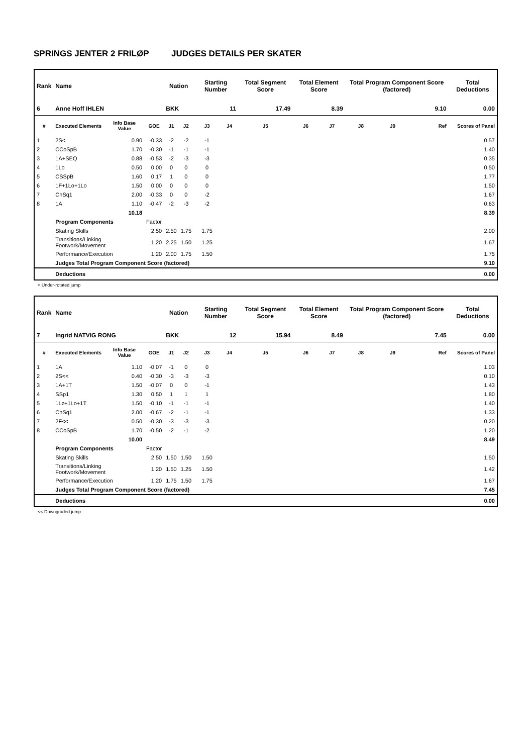SPRINGS JENTER 2 FRILØP JUDGES DETAILS PER SKATER
| Rank | Name | | | Nation | | Starting Number | | Total Segment Score | Total Element Score | | Total Program Component Score (factored) | | | Total Deductions |
| --- | --- | --- | --- | --- | --- | --- | --- | --- | --- | --- | --- | --- | --- | --- |
| 6 | Anne Hoff IHLEN | | | BKK | | 11 | | 17.49 | 8.39 | | 9.10 | | | 0.00 |
| # | Executed Elements | Info Base Value | GOE | J1 | J2 | J3 | J4 | J5 | J6 | J7 | J8 | J9 | Ref | Scores of Panel |
| 1 | 2S< | 0.90 | -0.33 | -2 | -2 | -1 | | | | | | | | 0.57 |
| 2 | CCoSpB | 1.70 | -0.30 | -1 | -1 | -1 | | | | | | | | 1.40 |
| 3 | 1A+SEQ | 0.88 | -0.53 | -2 | -3 | -3 | | | | | | | | 0.35 |
| 4 | 1Lo | 0.50 | 0.00 | 0 | 0 | 0 | | | | | | | | 0.50 |
| 5 | CSSpB | 1.60 | 0.17 | 1 | 0 | 0 | | | | | | | | 1.77 |
| 6 | 1F+1Lo+1Lo | 1.50 | 0.00 | 0 | 0 | 0 | | | | | | | | 1.50 |
| 7 | ChSq1 | 2.00 | -0.33 | 0 | 0 | -2 | | | | | | | | 1.67 |
| 8 | 1A | 1.10 | -0.47 | -2 | -3 | -2 | | | | | | | | 0.63 |
| | | 10.18 | | | | | | | | | | | | 8.39 |
| | Program Components | | Factor | | | | | | | | | | | |
| | Skating Skills | | 2.50 | 2.50 | 1.75 | 1.75 | | | | | | | | 2.00 |
| | Transitions/Linking Footwork/Movement | | 1.20 | 2.25 | 1.50 | 1.25 | | | | | | | | 1.67 |
| | Performance/Execution | | 1.20 | 2.00 | 1.75 | 1.50 | | | | | | | | 1.75 |
| | Judges Total Program Component Score (factored) | | | | | | | | | | | | | 9.10 |
| | Deductions | | | | | | | | | | | | | 0.00 |
< Under-rotated jump
| Rank | Name | | | Nation | | Starting Number | | Total Segment Score | Total Element Score | | Total Program Component Score (factored) | | | Total Deductions |
| --- | --- | --- | --- | --- | --- | --- | --- | --- | --- | --- | --- | --- | --- | --- |
| 7 | Ingrid NATVIG RONG | | | BKK | | 12 | | 15.94 | 8.49 | | 7.45 | | | 0.00 |
| # | Executed Elements | Info Base Value | GOE | J1 | J2 | J3 | J4 | J5 | J6 | J7 | J8 | J9 | Ref | Scores of Panel |
| 1 | 1A | 1.10 | -0.07 | -1 | 0 | 0 | | | | | | | | 1.03 |
| 2 | 2S<< | 0.40 | -0.30 | -3 | -3 | -3 | | | | | | | | 0.10 |
| 3 | 1A+1T | 1.50 | -0.07 | 0 | 0 | -1 | | | | | | | | 1.43 |
| 4 | SSp1 | 1.30 | 0.50 | 1 | 1 | 1 | | | | | | | | 1.80 |
| 5 | 1Lz+1Lo+1T | 1.50 | -0.10 | -1 | -1 | -1 | | | | | | | | 1.40 |
| 6 | ChSq1 | 2.00 | -0.67 | -2 | -1 | -1 | | | | | | | | 1.33 |
| 7 | 2F<< | 0.50 | -0.30 | -3 | -3 | -3 | | | | | | | | 0.20 |
| 8 | CCoSpB | 1.70 | -0.50 | -2 | -1 | -2 | | | | | | | | 1.20 |
| | | 10.00 | | | | | | | | | | | | 8.49 |
| | Program Components | | Factor | | | | | | | | | | | |
| | Skating Skills | | 2.50 | 1.50 | 1.50 | 1.50 | | | | | | | | 1.50 |
| | Transitions/Linking Footwork/Movement | | 1.20 | 1.50 | 1.25 | 1.50 | | | | | | | | 1.42 |
| | Performance/Execution | | 1.20 | 1.75 | 1.50 | 1.75 | | | | | | | | 1.67 |
| | Judges Total Program Component Score (factored) | | | | | | | | | | | | | 7.45 |
| | Deductions | | | | | | | | | | | | | 0.00 |
<< Downgraded jump